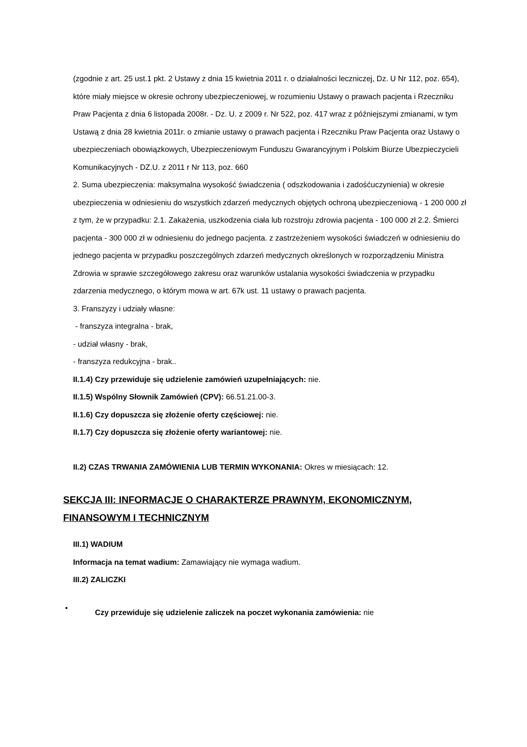(zgodnie z art. 25 ust.1 pkt. 2 Ustawy z dnia 15 kwietnia 2011 r. o działalności leczniczej, Dz. U Nr 112, poz. 654), które miały miejsce w okresie ochrony ubezpieczeniowej, w rozumieniu Ustawy o prawach pacjenta i Rzeczniku Praw Pacjenta z dnia 6 listopada 2008r. - Dz. U. z 2009 r. Nr 522, poz. 417 wraz z późniejszymi zmianami, w tym Ustawą z dnia 28 kwietnia 2011r. o zmianie ustawy o prawach pacjenta i Rzeczniku Praw Pacjenta oraz Ustawy o ubezpieczeniach obowiązkowych, Ubezpieczeniowym Funduszu Gwarancyjnym i Polskim Biurze Ubezpieczycieli Komunikacyjnych - DZ.U. z 2011 r Nr 113, poz. 660
2. Suma ubezpieczenia: maksymalna wysokość świadczenia ( odszkodowania i zadośćuczynienia) w okresie ubezpieczenia w odniesieniu do wszystkich zdarzeń medycznych objętych ochroną ubezpieczeniową - 1 200 000 zł z tym, że w przypadku: 2.1. Zakażenia, uszkodzenia ciała lub rozstroju zdrowia pacjenta - 100 000 zł 2.2. Śmierci pacjenta - 300 000 zł w odniesieniu do jednego pacjenta. z zastrzeżeniem wysokości świadczeń w odniesieniu do jednego pacjenta w przypadku poszczególnych zdarzeń medycznych określonych w rozporządzeniu Ministra Zdrowia w sprawie szczegółowego zakresu oraz warunków ustalania wysokości świadczenia w przypadku zdarzenia medycznego, o którym mowa w art. 67k ust. 11 ustawy o prawach pacjenta.
3. Franszyzy i udziały własne:
- franszyza integralna - brak,
- udział własny - brak,
- franszyza redukcyjna - brak..
II.1.4) Czy przewiduje się udzielenie zamówień uzupełniających: nie.
II.1.5) Wspólny Słownik Zamówień (CPV): 66.51.21.00-3.
II.1.6) Czy dopuszcza się złożenie oferty częściowej: nie.
II.1.7) Czy dopuszcza się złożenie oferty wariantowej: nie.
II.2) CZAS TRWANIA ZAMÓWIENIA LUB TERMIN WYKONANIA: Okres w miesiącach: 12.
SEKCJA III: INFORMACJE O CHARAKTERZE PRAWNYM, EKONOMICZNYM, FINANSOWYM I TECHNICZNYM
III.1) WADIUM
Informacja na temat wadium: Zamawiający nie wymaga wadium.
III.2) ZALICZKI
•
Czy przewiduje się udzielenie zaliczek na poczet wykonania zamówienia: nie